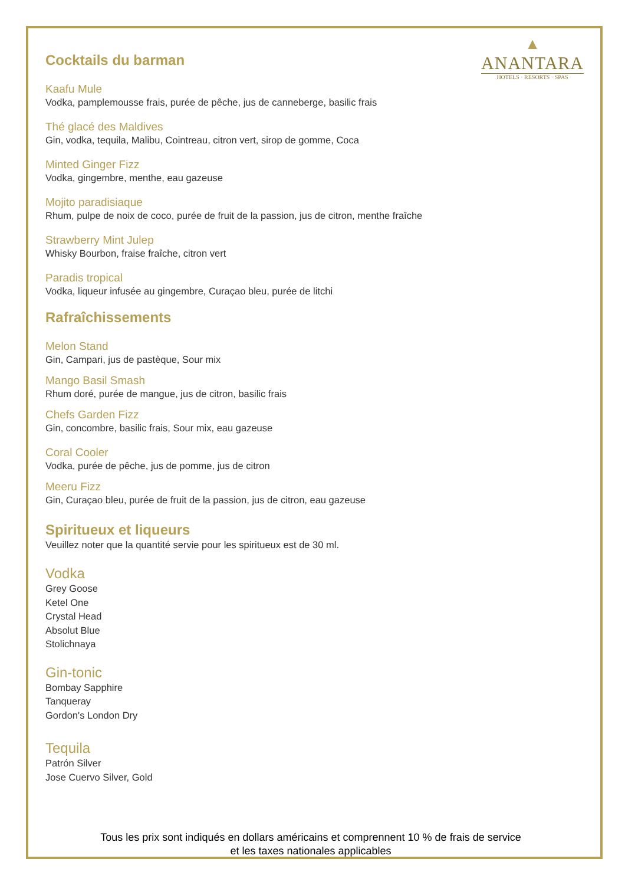▲
ANANTARA
HOTELS · RESORTS · SPAS
Cocktails du barman
Kaafu Mule
Vodka, pamplemousse frais, purée de pêche, jus de canneberge, basilic frais
Thé glacé des Maldives
Gin, vodka, tequila, Malibu, Cointreau, citron vert, sirop de gomme, Coca
Minted Ginger Fizz
Vodka, gingembre, menthe, eau gazeuse
Mojito paradisiaque
Rhum, pulpe de noix de coco, purée de fruit de la passion, jus de citron, menthe fraîche
Strawberry Mint Julep
Whisky Bourbon, fraise fraîche, citron vert
Paradis tropical
Vodka, liqueur infusée au gingembre, Curaçao bleu, purée de litchi
Rafraîchissements
Melon Stand
Gin, Campari, jus de pastèque, Sour mix
Mango Basil Smash
Rhum doré, purée de mangue, jus de citron, basilic frais
Chefs Garden Fizz
Gin, concombre, basilic frais, Sour mix, eau gazeuse
Coral Cooler
Vodka, purée de pêche, jus de pomme, jus de citron
Meeru Fizz
Gin, Curaçao bleu, purée de fruit de la passion, jus de citron, eau gazeuse
Spiritueux et liqueurs
Veuillez noter que la quantité servie pour les spiritueux est de 30 ml.
Vodka
Grey Goose
Ketel One
Crystal Head
Absolut Blue
Stolichnaya
Gin-tonic
Bombay Sapphire
Tanqueray
Gordon's London Dry
Tequila
Patrón Silver
Jose Cuervo Silver, Gold
Tous les prix sont indiqués en dollars américains et comprennent 10 % de frais de service
et les taxes nationales applicables